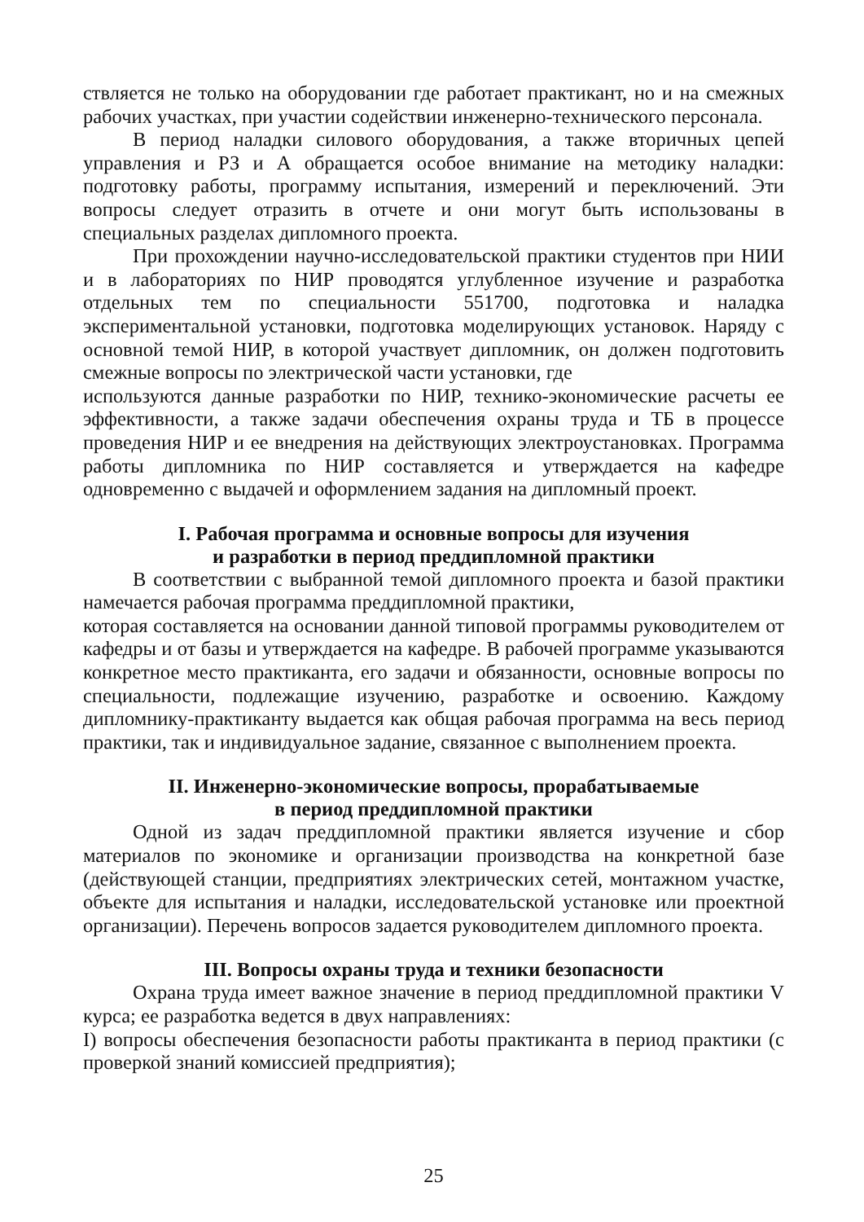ствляется не только на оборудовании где работает практикант, но и на смежных рабочих участках, при участии содействии инженерно-технического персонала.
В период наладки силового оборудования, а также вторичных цепей управления и РЗ и А обращается особое внимание на методику наладки: подготовку работы, программу испытания, измерений и переключений. Эти вопросы следует отразить в отчете и они могут быть использованы в специальных разделах дипломного проекта.
При прохождении научно-исследовательской практики студентов при НИИ и в лабораториях по НИР проводятся углубленное изучение и разработка отдельных тем по специальности 551700, подготовка и наладка экспериментальной установки, подготовка моделирующих установок. Наряду с основной темой НИР, в которой участвует дипломник, он должен подготовить смежные вопросы по электрической части установки, где
используются данные разработки по НИР, технико-экономические расчеты ее эффективности, а также задачи обеспечения охраны труда и ТБ в процессе проведения НИР и ее внедрения на действующих электроустановках. Программа работы дипломника по НИР составляется и утверждается на кафедре одновременно с выдачей и оформлением задания на дипломный проект.
I. Рабочая программа и основные вопросы для изучения
и разработки в период преддипломной практики
В соответствии с выбранной темой дипломного проекта и базой практики намечается рабочая программа преддипломной практики,
которая составляется на основании данной типовой программы руководителем от кафедры и от базы и утверждается на кафедре. В рабочей программе указываются конкретное место практиканта, его задачи и обязанности, основные вопросы по специальности, подлежащие изучению, разработке и освоению. Каждому дипломнику-практиканту выдается как общая рабочая программа на весь период практики, так и индивидуальное задание, связанное с выполнением проекта.
II. Инженерно-экономические вопросы, прорабатываемые
в период преддипломной практики
Одной из задач преддипломной практики является изучение и сбор материалов по экономике и организации производства на конкретной базе (действующей станции, предприятиях электрических сетей, монтажном участке, объекте для испытания и наладки, исследовательской установке или проектной организации). Перечень вопросов задается руководителем дипломного проекта.
III. Вопросы охраны труда и техники безопасности
Охрана труда имеет важное значение в период преддипломной практики V курса; ее разработка ведется в двух направлениях:
I) вопросы обеспечения безопасности работы практиканта в период практики (с проверкой знаний комиссией предприятия);
25